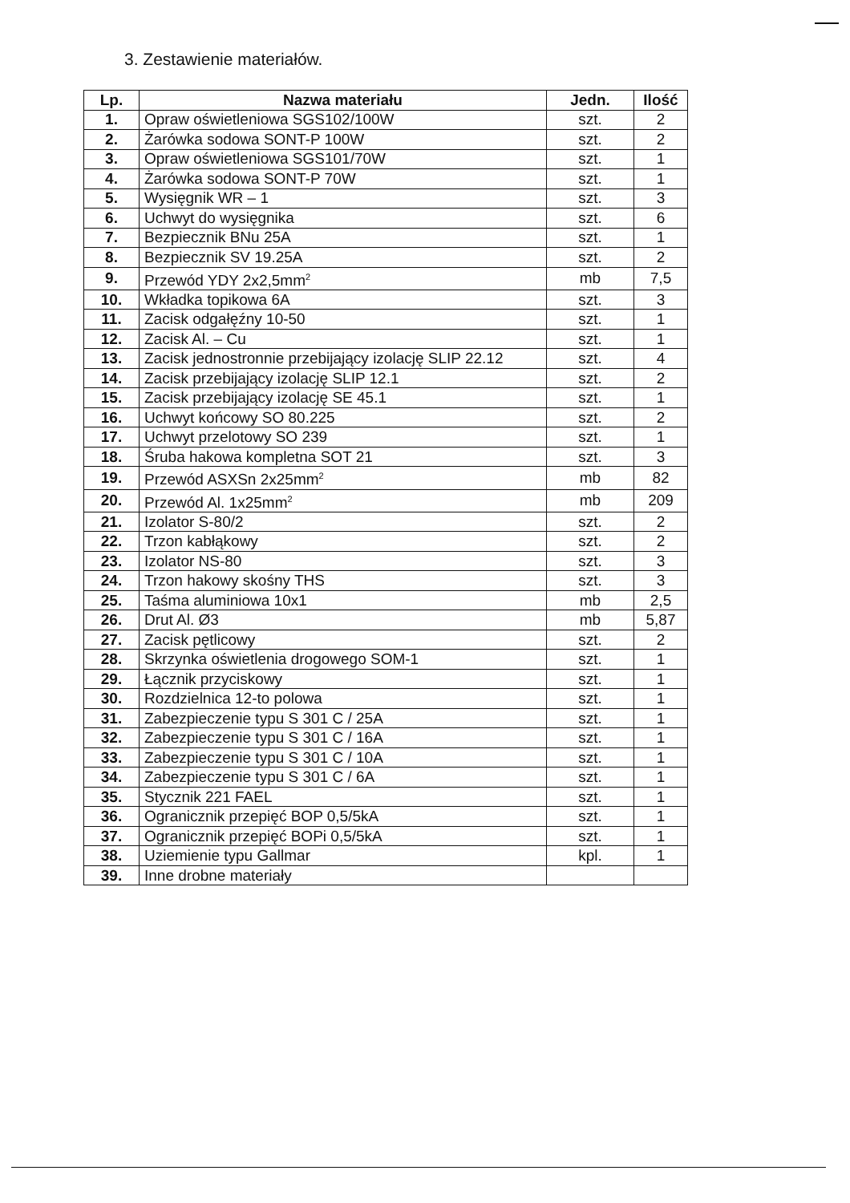3. Zestawienie materiałów.
| Lp. | Nazwa materiału | Jedn. | Ilość |
| --- | --- | --- | --- |
| 1. | Opraw oświetleniowa SGS102/100W | szt. | 2 |
| 2. | Żarówka sodowa SONT-P 100W | szt. | 2 |
| 3. | Opraw oświetleniowa SGS101/70W | szt. | 1 |
| 4. | Żarówka sodowa SONT-P 70W | szt. | 1 |
| 5. | Wysięgnik WR – 1 | szt. | 3 |
| 6. | Uchwyt do wysięgnika | szt. | 6 |
| 7. | Bezpiecznik BNu 25A | szt. | 1 |
| 8. | Bezpiecznik SV 19.25A | szt. | 2 |
| 9. | Przewód YDY 2x2,5mm<sup>2</sup> | mb | 7,5 |
| 10. | Wkładka topikowa 6A | szt. | 3 |
| 11. | Zacisk odgałęźny 10-50 | szt. | 1 |
| 12. | Zacisk Al. – Cu | szt. | 1 |
| 13. | Zacisk jednostronnie przebijający izolację SLIP 22.12 | szt. | 4 |
| 14. | Zacisk przebijający izolację SLIP 12.1 | szt. | 2 |
| 15. | Zacisk przebijający izolację SE 45.1 | szt. | 1 |
| 16. | Uchwyt końcowy SO 80.225 | szt. | 2 |
| 17. | Uchwyt przelotowy SO 239 | szt. | 1 |
| 18. | Śruba hakowa kompletna SOT 21 | szt. | 3 |
| 19. | Przewód ASXSn 2x25mm<sup>2</sup> | mb | 82 |
| 20. | Przewód Al. 1x25mm<sup>2</sup> | mb | 209 |
| 21. | Izolator S-80/2 | szt. | 2 |
| 22. | Trzon kabłąkowy | szt. | 2 |
| 23. | Izolator NS-80 | szt. | 3 |
| 24. | Trzon hakowy skośny THS | szt. | 3 |
| 25. | Taśma aluminiowa 10x1 | mb | 2,5 |
| 26. | Drut Al. Ø3 | mb | 5,87 |
| 27. | Zacisk pętlicowy | szt. | 2 |
| 28. | Skrzynka oświetlenia drogowego SOM-1 | szt. | 1 |
| 29. | Łącznik przyciskowy | szt. | 1 |
| 30. | Rozdzielnica 12-to polowa | szt. | 1 |
| 31. | Zabezpieczenie typu S 301 C / 25A | szt. | 1 |
| 32. | Zabezpieczenie typu S 301 C / 16A | szt. | 1 |
| 33. | Zabezpieczenie typu S 301 C / 10A | szt. | 1 |
| 34. | Zabezpieczenie typu S 301 C / 6A | szt. | 1 |
| 35. | Stycznik 221 FAEL | szt. | 1 |
| 36. | Ogranicznik przepięć BOP 0,5/5kA | szt. | 1 |
| 37. | Ogranicznik przepięć BOPi 0,5/5kA | szt. | 1 |
| 38. | Uziemienie typu Gallmar | kpl. | 1 |
| 39. | Inne drobne materiały | | |